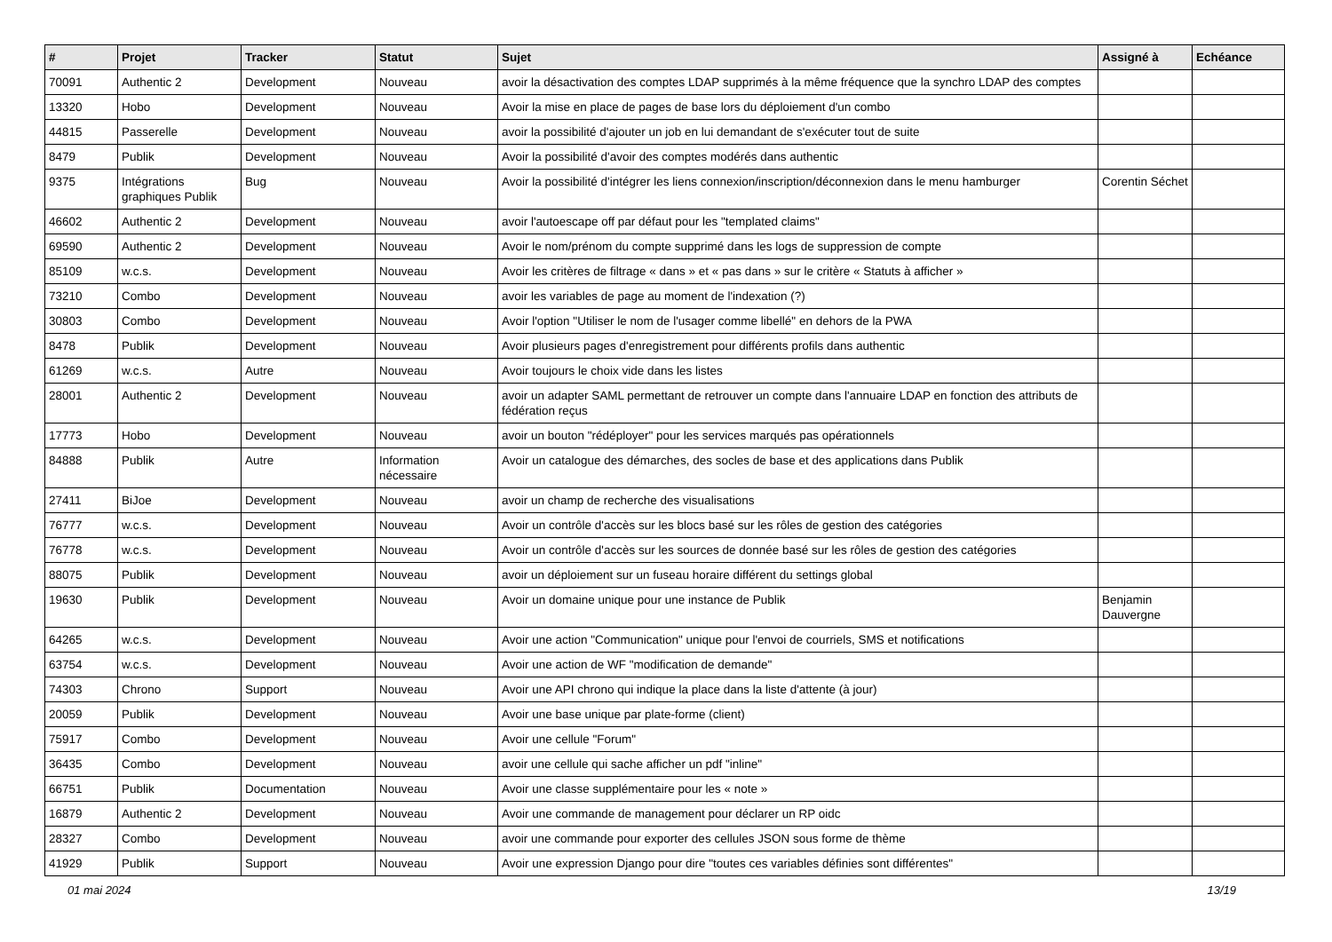| # | Projet | Tracker | Statut | Sujet | Assigné à | Echéance |
| --- | --- | --- | --- | --- | --- | --- |
| 70091 | Authentic 2 | Development | Nouveau | avoir la désactivation des comptes LDAP supprimés à la même fréquence que la synchro LDAP des comptes | | |
| 13320 | Hobo | Development | Nouveau | Avoir la mise en place de pages de base lors du déploiement d'un combo | | |
| 44815 | Passerelle | Development | Nouveau | avoir la possibilité d'ajouter un job en lui demandant de s'exécuter tout de suite | | |
| 8479 | Publik | Development | Nouveau | Avoir la possibilité d'avoir des comptes modérés dans authentic | | |
| 9375 | Intégrations graphiques Publik | Bug | Nouveau | Avoir la possibilité d'intégrer les liens connexion/inscription/déconnexion dans le menu hamburger | Corentin Séchet | |
| 46602 | Authentic 2 | Development | Nouveau | avoir l'autoescape off par défaut pour les "templated claims" | | |
| 69590 | Authentic 2 | Development | Nouveau | Avoir le nom/prénom du compte supprimé dans les logs de suppression de compte | | |
| 85109 | w.c.s. | Development | Nouveau | Avoir les critères de filtrage « dans » et « pas dans » sur le critère « Statuts à afficher » | | |
| 73210 | Combo | Development | Nouveau | avoir les variables de page au moment de l'indexation (?) | | |
| 30803 | Combo | Development | Nouveau | Avoir l'option "Utiliser le nom de l'usager comme libellé" en dehors de la PWA | | |
| 8478 | Publik | Development | Nouveau | Avoir plusieurs pages d'enregistrement pour différents profils dans authentic | | |
| 61269 | w.c.s. | Autre | Nouveau | Avoir toujours le choix vide dans les listes | | |
| 28001 | Authentic 2 | Development | Nouveau | avoir un adapter SAML permettant de retrouver un compte dans l'annuaire LDAP en fonction des attributs de fédération reçus | | |
| 17773 | Hobo | Development | Nouveau | avoir un bouton "rédéployer" pour les services marqués pas opérationnels | | |
| 84888 | Publik | Autre | Information nécessaire | Avoir un catalogue des démarches, des socles de base et des applications dans Publik | | |
| 27411 | BiJoe | Development | Nouveau | avoir un champ de recherche des visualisations | | |
| 76777 | w.c.s. | Development | Nouveau | Avoir un contrôle d'accès sur les blocs basé sur les rôles de gestion des catégories | | |
| 76778 | w.c.s. | Development | Nouveau | Avoir un contrôle d'accès sur les sources de donnée basé sur les rôles de gestion des catégories | | |
| 88075 | Publik | Development | Nouveau | avoir un déploiement sur un fuseau horaire différent du settings global | | |
| 19630 | Publik | Development | Nouveau | Avoir un domaine unique pour une instance de Publik | Benjamin Dauvergne | |
| 64265 | w.c.s. | Development | Nouveau | Avoir une action "Communication" unique pour l'envoi de courriels, SMS et notifications | | |
| 63754 | w.c.s. | Development | Nouveau | Avoir une action de WF "modification de demande" | | |
| 74303 | Chrono | Support | Nouveau | Avoir une API chrono qui indique la place dans la liste d'attente (à jour) | | |
| 20059 | Publik | Development | Nouveau | Avoir une base unique par plate-forme (client) | | |
| 75917 | Combo | Development | Nouveau | Avoir une cellule "Forum" | | |
| 36435 | Combo | Development | Nouveau | avoir une cellule qui sache afficher un pdf "inline" | | |
| 66751 | Publik | Documentation | Nouveau | Avoir une classe supplémentaire pour les « note » | | |
| 16879 | Authentic 2 | Development | Nouveau | Avoir une commande de management pour déclarer un RP oidc | | |
| 28327 | Combo | Development | Nouveau | avoir une commande pour exporter des cellules JSON sous forme de thème | | |
| 41929 | Publik | Support | Nouveau | Avoir une expression Django pour dire "toutes ces variables définies sont différentes" | | |
01 mai 2024 13/19